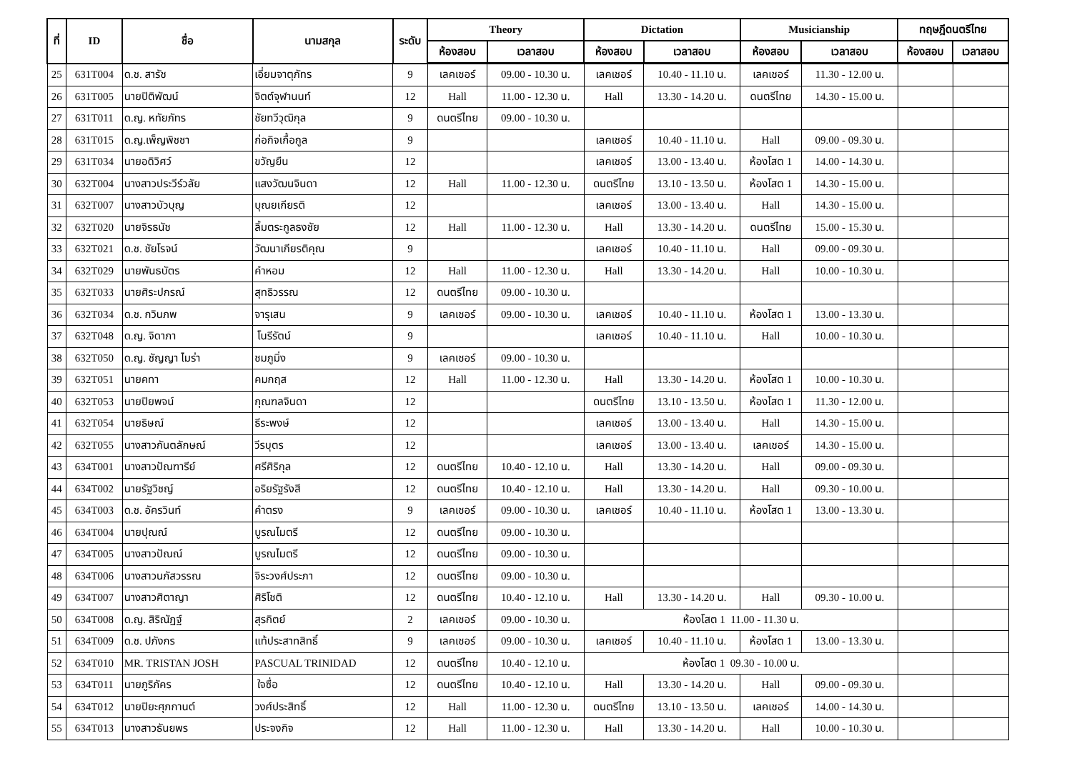| ที่ | ID | ชื่อ | นามสกุล | ระดับ | Theory | | Dictation | | Musicianship | | ทฤษฎีดนตรีไทย | |
| --- | --- | --- | --- | --- | --- | --- | --- | --- | --- | --- | --- | --- |
| | | | | | ห้องสอบ | เวลาสอบ | ห้องสอบ | เวลาสอบ | ห้องสอบ | เวลาสอบ | ห้องสอบ | เวลาสอบ |
| 25 | 631T004 | ด.ช. สารัช | เอี่ยมจาตุภัทร | 9 | เลคเชอร์ | 09.00 - 10.30 น. | เลคเชอร์ | 10.40 - 11.10 น. | เลคเชอร์ | 11.30 - 12.00 น. | | |
| 26 | 631T005 | นายปิติพัฒน์ | จิตต์จุฬานนท์ | 12 | Hall | 11.00 - 12.30 น. | Hall | 13.30 - 14.20 น. | ดนตรีไทย | 14.30 - 15.00 น. | | |
| 27 | 631T011 | ด.ญ. หทัยภัทร | ชัยทวีวุฒิกุล | 9 | ดนตรีไทย | 09.00 - 10.30 น. | | | | | | |
| 28 | 631T015 | ด.ญ.เพ็ญพิชชา | ก่อกิจเกื้อกูล | 9 | | | เลคเชอร์ | 10.40 - 11.10 น. | Hall | 09.00 - 09.30 น. | | |
| 29 | 631T034 | นายอดิวิศว์ | ขวัญยืน | 12 | | | เลคเชอร์ | 13.00 - 13.40 น. | ห้องโสต 1 | 14.00 - 14.30 น. | | |
| 30 | 632T004 | นางสาวประวีร์วลัย | แสงวัฒนจินดา | 12 | Hall | 11.00 - 12.30 น. | ดนตรีไทย | 13.10 - 13.50 น. | ห้องโสต 1 | 14.30 - 15.00 น. | | |
| 31 | 632T007 | นางสาวบัวบุญ | บุณยเกียรติ | 12 | | | เลคเชอร์ | 13.00 - 13.40 น. | Hall | 14.30 - 15.00 น. | | |
| 32 | 632T020 | นายจิรธนัช | ลิ้มตระกูลธงชัย | 12 | Hall | 11.00 - 12.30 น. | Hall | 13.30 - 14.20 น. | ดนตรีไทย | 15.00 - 15.30 น. | | |
| 33 | 632T021 | ด.ช. ชัยโรจน์ | วัฒนาเกียรติคุณ | 9 | | | เลคเชอร์ | 10.40 - 11.10 น. | Hall | 09.00 - 09.30 น. | | |
| 34 | 632T029 | นายพันธบัตร | คำหอม | 12 | Hall | 11.00 - 12.30 น. | Hall | 13.30 - 14.20 น. | Hall | 10.00 - 10.30 น. | | |
| 35 | 632T033 | นายศิระปกรณ์ | สุทธิวรรณ | 12 | ดนตรีไทย | 09.00 - 10.30 น. | | | | | | |
| 36 | 632T034 | ด.ช. กวินภพ | จารุเสน | 9 | เลคเชอร์ | 09.00 - 10.30 น. | เลคเชอร์ | 10.40 - 11.10 น. | ห้องโสต 1 | 13.00 - 13.30 น. | | |
| 37 | 632T048 | ด.ญ. จิดาภา | โนรีรัตน์ | 9 | | | เลคเชอร์ | 10.40 - 11.10 น. | Hall | 10.00 - 10.30 น. | | |
| 38 | 632T050 | ด.ญ. ชัญญา ไมร่า | ชมภูมิ่ง | 9 | เลคเชอร์ | 09.00 - 10.30 น. | | | | | | |
| 39 | 632T051 | นายคทา | คมกฤส | 12 | Hall | 11.00 - 12.30 น. | Hall | 13.30 - 14.20 น. | ห้องโสต 1 | 10.00 - 10.30 น. | | |
| 40 | 632T053 | นายปิยพจน์ | กุณฑลจินดา | 12 | | | ดนตรีไทย | 13.10 - 13.50 น. | ห้องโสต 1 | 11.30 - 12.00 น. | | |
| 41 | 632T054 | นายธิษณ์ | ธีระพงษ์ | 12 | | | เลคเชอร์ | 13.00 - 13.40 น. | Hall | 14.30 - 15.00 น. | | |
| 42 | 632T055 | นางสาวกันตลักษณ์ | วีรบุตร | 12 | | | เลคเชอร์ | 13.00 - 13.40 น. | เลคเชอร์ | 14.30 - 15.00 น. | | |
| 43 | 634T001 | นางสาวปัณฑารีย์ | ศรีศิริกุล | 12 | ดนตรีไทย | 10.40 - 12.10 น. | Hall | 13.30 - 14.20 น. | Hall | 09.00 - 09.30 น. | | |
| 44 | 634T002 | นายรัฐวิชญ์ | อริยรัฐรังสี | 12 | ดนตรีไทย | 10.40 - 12.10 น. | Hall | 13.30 - 14.20 น. | Hall | 09.30 - 10.00 น. | | |
| 45 | 634T003 | ด.ช. อัครวินท์ | คำตรง | 9 | เลคเชอร์ | 09.00 - 10.30 น. | เลคเชอร์ | 10.40 - 11.10 น. | ห้องโสต 1 | 13.00 - 13.30 น. | | |
| 46 | 634T004 | นายปุณณ์ | บูรณไมตรี | 12 | ดนตรีไทย | 09.00 - 10.30 น. | | | | | | |
| 47 | 634T005 | นางสาวปัณณ์ | บูรณไมตรี | 12 | ดนตรีไทย | 09.00 - 10.30 น. | | | | | | |
| 48 | 634T006 | นางสาวนภัสวรรณ | จิระวงศ์ประภา | 12 | ดนตรีไทย | 09.00 - 10.30 น. | | | | | | |
| 49 | 634T007 | นางสาวศิตาญา | ศิริโชติ | 12 | ดนตรีไทย | 10.40 - 12.10 น. | Hall | 13.30 - 14.20 น. | Hall | 09.30 - 10.00 น. | | |
| 50 | 634T008 | ด.ญ. สิริณัฏฐ์ | สุรกิตย์ | 2 | เลคเชอร์ | 09.00 - 10.30 น. | ห้องโสต 1 11.00 - 11.30 น. | | | | | |
| 51 | 634T009 | ด.ช. ปภังกร | แท้ประสาทสิทธิ์ | 9 | เลคเชอร์ | 09.00 - 10.30 น. | เลคเชอร์ | 10.40 - 11.10 น. | ห้องโสต 1 | 13.00 - 13.30 น. | | |
| 52 | 634T010 | MR. TRISTAN JOSH | PASCUAL TRINIDAD | 12 | ดนตรีไทย | 10.40 - 12.10 น. | ห้องโสต 1 09.30 - 10.00 น. | | | | | |
| 53 | 634T011 | นายภูริภัคร | ใจซื่อ | 12 | ดนตรีไทย | 10.40 - 12.10 น. | Hall | 13.30 - 14.20 น. | Hall | 09.00 - 09.30 น. | | |
| 54 | 634T012 | นายปิยะศุภกานต์ | วงศ์ประสิทธิ์ | 12 | Hall | 11.00 - 12.30 น. | ดนตรีไทย | 13.10 - 13.50 น. | เลคเชอร์ | 14.00 - 14.30 น. | | |
| 55 | 634T013 | นางสาวธันยพร | ประจงกิจ | 12 | Hall | 11.00 - 12.30 น. | Hall | 13.30 - 14.20 น. | Hall | 10.00 - 10.30 น. | | |